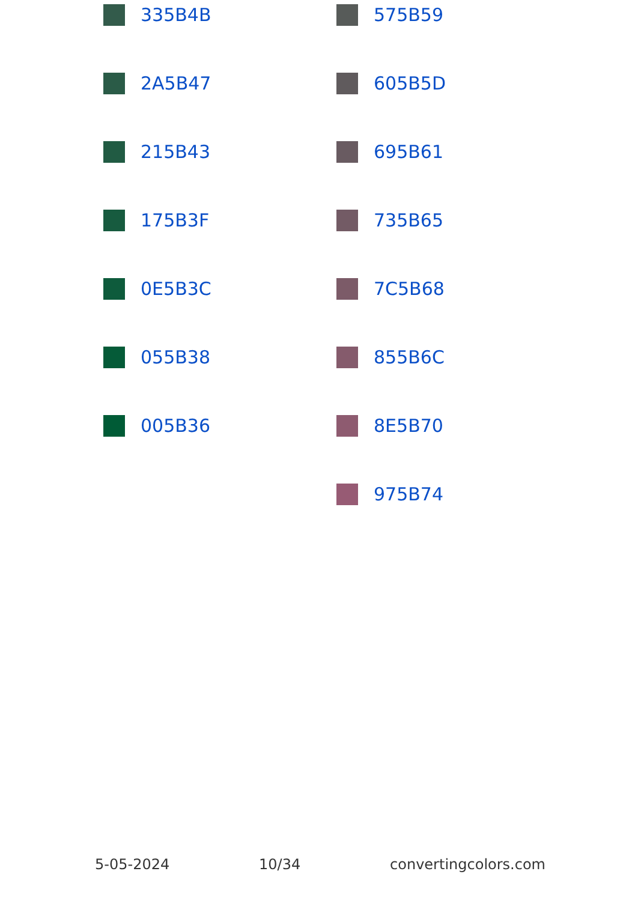335B4B
2A5B47
215B43
175B3F
0E5B3C
055B38
005B36
575B59
605B5D
695B61
735B65
7C5B68
855B6C
8E5B70
975B74
5-05-2024 10/34 convertingcolors.com